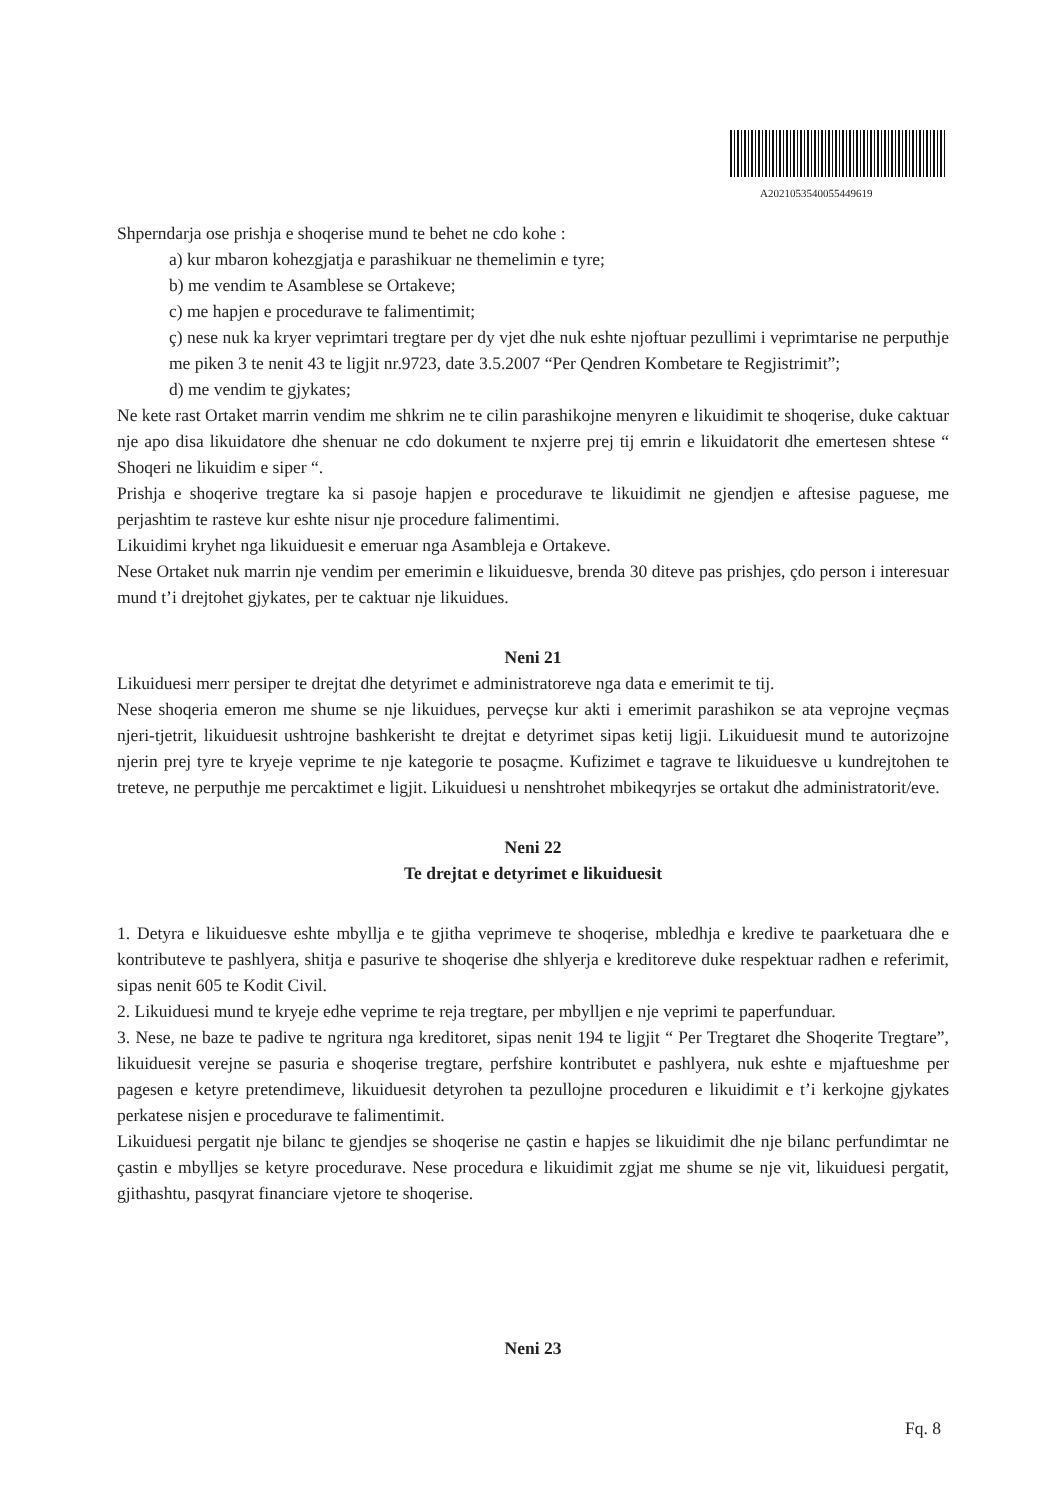A2021053540055449619
Shperndarja ose prishja e shoqerise mund te behet ne cdo kohe :
a) kur mbaron kohezgjatja e parashikuar ne themelimin e tyre;
b) me vendim te Asamblese se Ortakeve;
c) me hapjen e procedurave te falimentimit;
ç) nese nuk ka kryer veprimtari tregtare per dy vjet dhe nuk eshte njoftuar pezullimi i veprimtarise ne perputhje me piken 3 te nenit 43 te ligjit nr.9723, date 3.5.2007 “Per Qendren Kombetare te Regjistrimit”;
d) me vendim te gjykates;
Ne kete rast Ortaket marrin vendim me shkrim ne te cilin parashikojne menyren e likuidimit te shoqerise, duke caktuar nje apo disa likuidatore dhe shenuar ne cdo dokument te nxjerre prej tij emrin e likuidatorit dhe emertesen shtese “ Shoqeri ne likuidim e siper “.
Prishja e shoqerive tregtare ka si pasoje hapjen e procedurave te likuidimit ne gjendjen e aftesise paguese, me perjashtim te rasteve kur eshte nisur nje procedure falimentimi.
Likuidimi kryhet nga likuiduesit e emeruar nga Asambleja e Ortakeve.
Nese Ortaket nuk marrin nje vendim per emerimin e likuiduesve, brenda 30 diteve pas prishjes, çdo person i interesuar mund t’i drejtohet gjykates, per te caktuar nje likuidues.
Neni 21
Likuiduesi merr persiper te drejtat dhe detyrimet e administratoreve nga data e emerimit te tij.
Nese shoqeria emeron me shume se nje likuidues, perveçse kur akti i emerimit parashikon se ata veprojne veçmas njeri-tjetrit, likuiduesit ushtrojne bashkerisht te drejtat e detyrimet sipas ketij ligji. Likuiduesit mund te autorizojne njerin prej tyre te kryeje veprime te nje kategorie te posaçme. Kufizimet e tagrave te likuiduesve u kundrejtohen te treteve, ne perputhje me percaktimet e ligjit. Likuiduesi u nenshtrohet mbikeqyrjes se ortakut dhe administratorit/eve.
Neni 22
Te drejtat e detyrimet e likuiduesit
1. Detyra e likuiduesve eshte mbyllja e te gjitha veprimeve te shoqerise, mbledhja e kredive te paarketuara dhe e kontributeve te pashlyera, shitja e pasurive te shoqerise dhe shlyerja e kreditoreve duke respektuar radhen e referimit, sipas nenit 605 te Kodit Civil.
2. Likuiduesi mund te kryeje edhe veprime te reja tregtare, per mbylljen e nje veprimi te paperfunduar.
3. Nese, ne baze te padive te ngritura nga kreditoret, sipas nenit 194 te ligjit “ Per Tregtaret dhe Shoqerite Tregtare”, likuiduesit verejne se pasuria e shoqerise tregtare, perfshire kontributet e pashlyera, nuk eshte e mjaftueshme per pagesen e ketyre pretendimeve, likuiduesit detyrohen ta pezullojne proceduren e likuidimit e t’i kerkojne gjykates perkatese nisjen e procedurave te falimentimit.
Likuiduesi pergatit nje bilanc te gjendjes se shoqerise ne çastin e hapjes se likuidimit dhe nje bilanc perfundimtar ne çastin e mbylljes se ketyre procedurave. Nese procedura e likuidimit zgjat me shume se nje vit, likuiduesi pergatit, gjithashtu, pasqyrat financiare vjetore te shoqerise.
Neni 23
Fq. 8